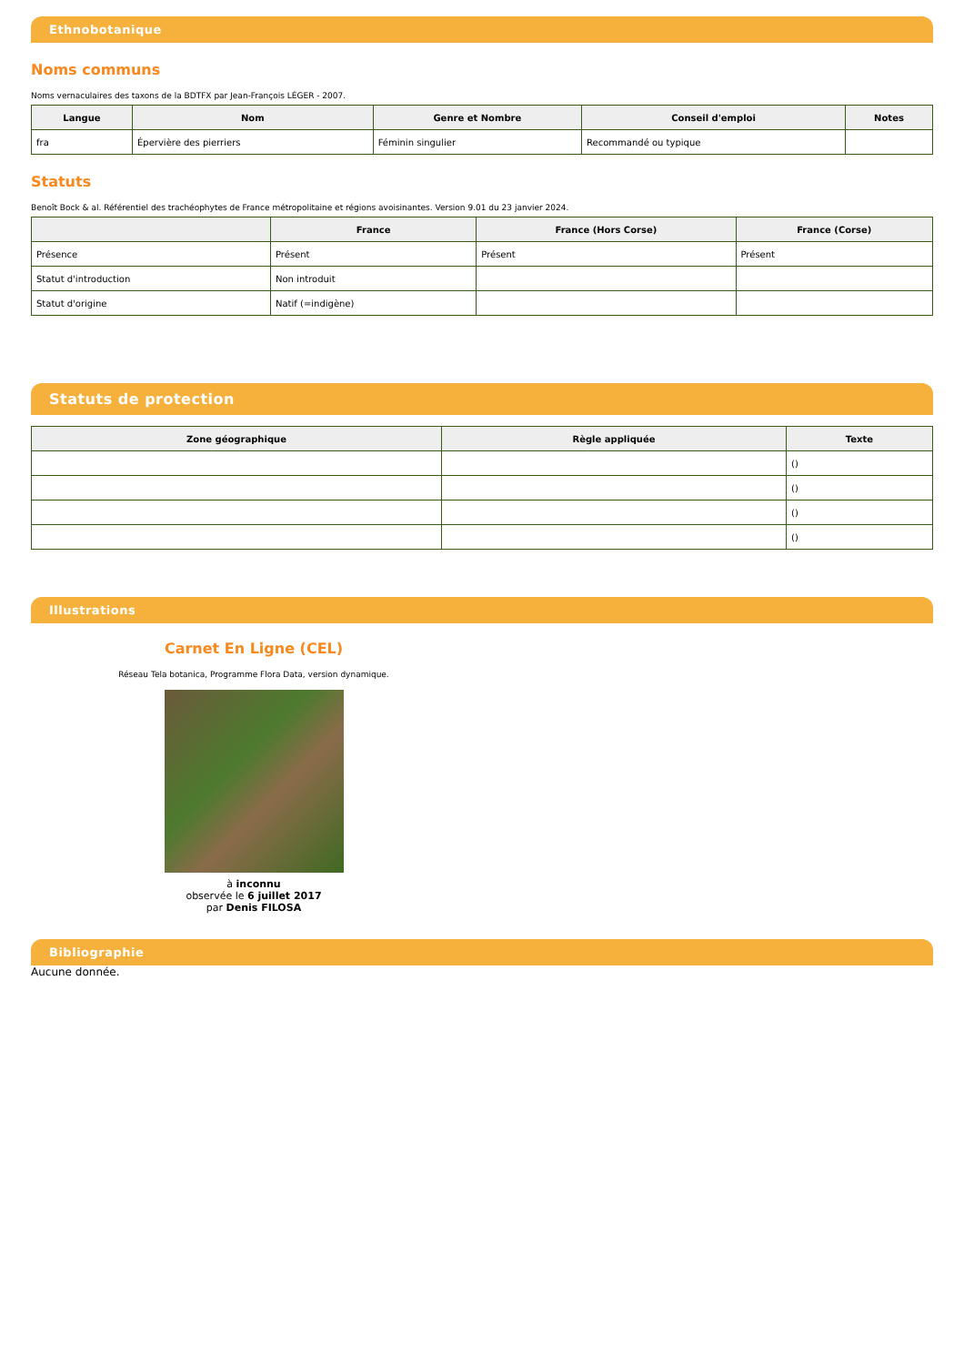Ethnobotanique
Noms communs
Noms vernaculaires des taxons de la BDTFX par Jean-François LÉGER - 2007.
| Langue | Nom | Genre et Nombre | Conseil d'emploi | Notes |
| --- | --- | --- | --- | --- |
| fra | Épervière des pierriers | Féminin singulier | Recommandé ou typique | |
Statuts
Benoît Bock & al. Référentiel des trachéophytes de France métropolitaine et régions avoisinantes. Version 9.01 du 23 janvier 2024.
| | France | France (Hors Corse) | France (Corse) |
| --- | --- | --- | --- |
| Présence | Présent | Présent | Présent |
| Statut d'introduction | Non introduit | | |
| Statut d'origine | Natif (=indigène) | | |
Statuts de protection
| Zone géographique | Règle appliquée | Texte |
| --- | --- | --- |
| | | () |
| | | () |
| | | () |
| | | () |
Illustrations
Carnet En Ligne (CEL)
Réseau Tela botanica, Programme Flora Data, version dynamique.
à inconnu
observée le 6 juillet 2017
par Denis FILOSA
Bibliographie
Aucune donnée.